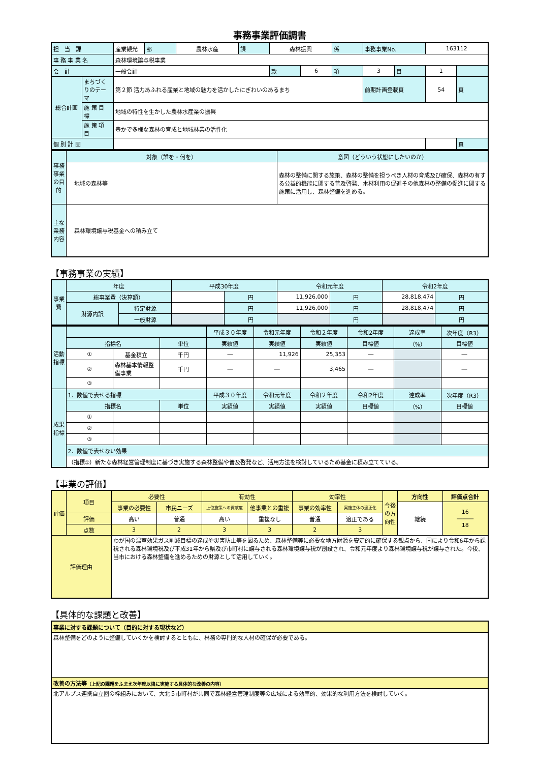事務事業評価調書
| 担 当 課 | | 産業観光 | 部 | 農林水産 | 課 | 森林振興 | | 係 | 事務事業No. | | 163112 | |
| 事 務 事 業 名 | | 森林環境譲与税事業 | | | | | | | | | | |
| 会 計 | | 一般会計 | | | | 款 | 6 | 項 | 3 | 目 | 1 | |
| 総合計画 | まちづくりのテーマ | 第２節 活力あふれる産業と地域の魅力を活かしたにぎわいのあるまち | | | | | | | 前期計画登載頁 | | 54 | 頁 |
| | 施 策 目 標 | 地域の特性を生かした農林水産業の振興 | | | | | | | | | | |
| | 施 策 項 目 | 豊かで多様な森林の育成と地域林業の活性化 | | | | | | | | | | |
| 個 別 計 画 | | | | | | | | | | | | 頁 |
| 事務事業の目的 | 対象（誰を・何を） | 意図（どういう状態にしたいのか） |
| | 地域の森林等 | 森林の整備に関する施策、森林の整備を担うべき人材の育成及び確保、森林の有する公益的機能に関する普及啓発、木材利用の促進その他森林の整備の促進に関する施策に活用し、森林整備を進める。 |
| 主な業務内容 | 森林環境譲与税基金への積み立て | |
【事務事業の実績】
| 事業費 | 年度 | | 平成30年度 | | 令和元年度 | | 令和2年度 | |
| | 総事業費（決算額） | | | 円 | 11,926,000 | 円 | 28,818,474 | 円 |
| | 財源内訳 | 特定財源 | | 円 | 11,926,000 | 円 | 28,818,474 | 円 |
| | | 一般財源 | | 円 | | 円 | | 円 |
| 活動指標 | | | | 平成３０年度 | 令和元年度 | 令和２年度 | 令和2年度 | 達成率 | 次年度（R3） |
| | 指標名 | | 単位 | 実績値 | 実績値 | 実績値 | 目標値 | （%） | 目標値 |
| | ① | 基金積立 | 千円 | ― | 11,926 | 25,353 | ― | | ― |
| | ② | 森林基本情報整備事業 | 千円 | ― | ― | 3,465 | ― | | ― |
| | ③ | | | | | | | | |
| 成果指標 | 1．数値で表せる指標 | | | 平成３０年度 | 令和元年度 | 令和２年度 | 令和2年度 | 達成率 | 次年度（R3） |
| | 指標名 | | 単位 | 実績値 | 実績値 | 実績値 | 目標値 | （%） | 目標値 |
| | ① | | | | | | | | |
| | ② | | | | | | | | |
| | ③ | | | | | | | | |
| | 2．数値で表せない効果 | | | | | | | | |
| | （指標①）新たな森林経営管理制度に基づき実施する森林整備や普及啓発など、活用方法を検討しているため基金に積み立てている。 | | | | | | | | |
【事業の評価】
| 評価 | 項目 | 必要性 | | 有効性 | | 効率性 | | 今後の方向性 | 方向性 | 評価点合計 |
| | | 事業の必要性 | 市民ニーズ | 上位施策への貢献度 | 他事業との重複 | 事業の効率性 | 実施主体の適正化 | | 継続 | 16 ――― 18 |
| | 評価 | 高い | 普通 | 高い | 重複なし | 普通 | 適正である | | | |
| | 点数 | 3 | 2 | 3 | 3 | 2 | 3 | | | |
| 評価理由 | | わが国の温室効果ガス削減目標の達成や災害防止等を図るため、森林整備等に必要な地方財源を安定的に確保する観点から、国により令和6年から課税される森林環境税及び平成31年から県及び市町村に譲与される森林環境譲与税が創設され、令和元年度より森林環境譲与税が譲与された。今後、当市における森林整備を進めるための財源として活用していく。 | | | | | | | | |
【具体的な課題と改善】
| 事業に対する課題について（目的に対する現状など） |
| 森林整備をどのように整備していくかを検討するとともに、林務の専門的な人材の確保が必要である。 |
| 改善の方法等 （上記の課題をふまえ次年度以降に実施する具体的な改善の内容） |
| 北アルプス連携自立圏の枠組みにおいて、大北５市町村が共同で森林経営管理制度等の広域による効率的、効果的な利用方法を検討していく。 |